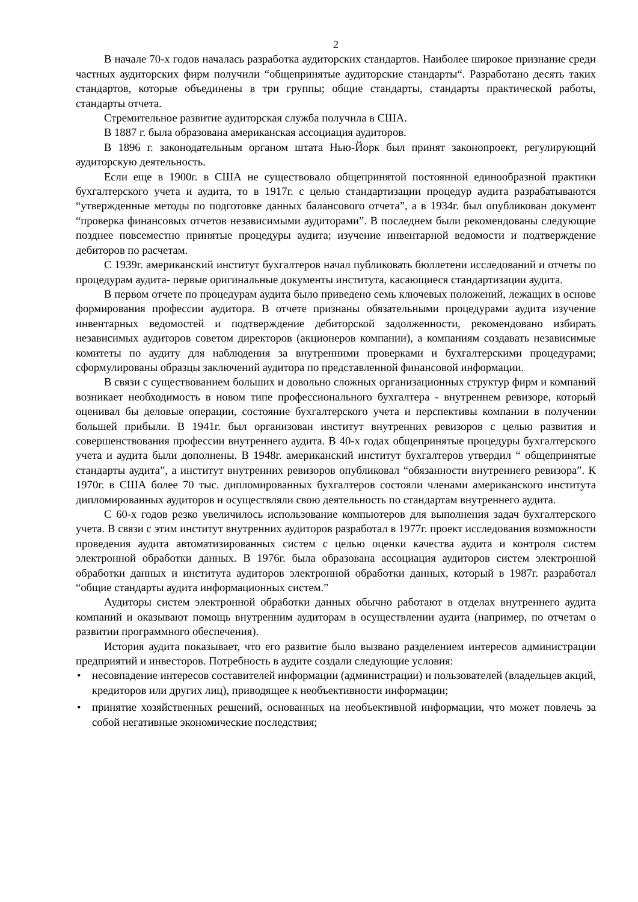2
В начале 70-х годов началась разработка аудиторских стандартов. Наиболее широкое признание среди частных аудиторских фирм получили “общепринятые аудиторские стандарты“. Разработано десять таких стандартов, которые объединены в три группы; общие стандарты, стандарты практической работы, стандарты отчета.
Стремительное развитие аудиторская служба получила в США.
В 1887 г. была образована американская ассоциация аудиторов.
В 1896 г. законодательным органом штата Нью-Йорк был принят законопроект, регулирующий аудиторскую деятельность.
Если еще в 1900г. в США не существовало общепринятой постоянной единообразной практики бухгалтерского учета и аудита, то в 1917г. с целью стандартизации процедур аудита разрабатываются “утвержденные методы по подготовке данных балансового отчета”, а в 1934г. был опубликован документ “проверка финансовых отчетов независимыми аудиторами”. В последнем были рекомендованы следующие позднее повсеместно принятые процедуры аудита; изучение инвентарной ведомости и подтверждение дебиторов по расчетам.
С 1939г. американский институт бухгалтеров начал публиковать бюллетени исследований и отчеты по процедурам аудита- первые оригинальные документы института, касающиеся стандартизации аудита.
В первом отчете по процедурам аудита было приведено семь ключевых положений, лежащих в основе формирования профессии аудитора. В отчете признаны обязательными процедурами аудита изучение инвентарных ведомостей и подтверждение дебиторской задолженности, рекомендовано избирать независимых аудиторов советом директоров (акционеров компании), а компаниям создавать независимые комитеты по аудиту для наблюдения за внутренними проверками и бухгалтерскими процедурами; сформулированы образцы заключений аудитора по представленной финансовой информации.
В связи с существованием больших и довольно сложных организационных структур фирм и компаний возникает необходимость в новом типе профессионального бухгалтера - внутреннем ревизоре, который оценивал бы деловые операции, состояние бухгалтерского учета и перспективы компании в получении большей прибыли. В 1941г. был организован институт внутренних ревизоров с целью развития и совершенствования профессии внутреннего аудита. В 40-х годах общепринятые процедуры бухгалтерского учета и аудита были дополнены. В 1948г. американский институт бухгалтеров утвердил “ общепринятые стандарты аудита”, а институт внутренних ревизоров опубликовал “обязанности внутреннего ревизора”. К 1970г. в США более 70 тыс. дипломированных бухгалтеров состояли членами американского института дипломированных аудиторов и осуществляли свою деятельность по стандартам внутреннего аудита.
С 60-х годов резко увеличилось использование компьютеров для выполнения задач бухгалтерского учета. В связи с этим институт внутренних аудиторов разработал в 1977г. проект исследования возможности проведения аудита автоматизированных систем с целью оценки качества аудита и контроля систем электронной обработки данных. В 1976г. была образована ассоциация аудиторов систем электронной обработки данных и института аудиторов электронной обработки данных, который в 1987г. разработал “общие стандарты аудита информационных систем.”
Аудиторы систем электронной обработки данных обычно работают в отделах внутреннего аудита компаний и оказывают помощь внутренним аудиторам в осуществлении аудита (например, по отчетам о развитии программного обеспечения).
История аудита показывает, что его развитие было вызвано разделением интересов администрации предприятий и инвесторов. Потребность в аудите создали следующие условия:
• несовпадение интересов составителей информации (администрации) и пользователей (владельцев акций, кредиторов или других лиц), приводящее к необъективности информации;
• принятие хозяйственных решений, основанных на необъективной информации, что может повлечь за собой негативные экономические последствия;